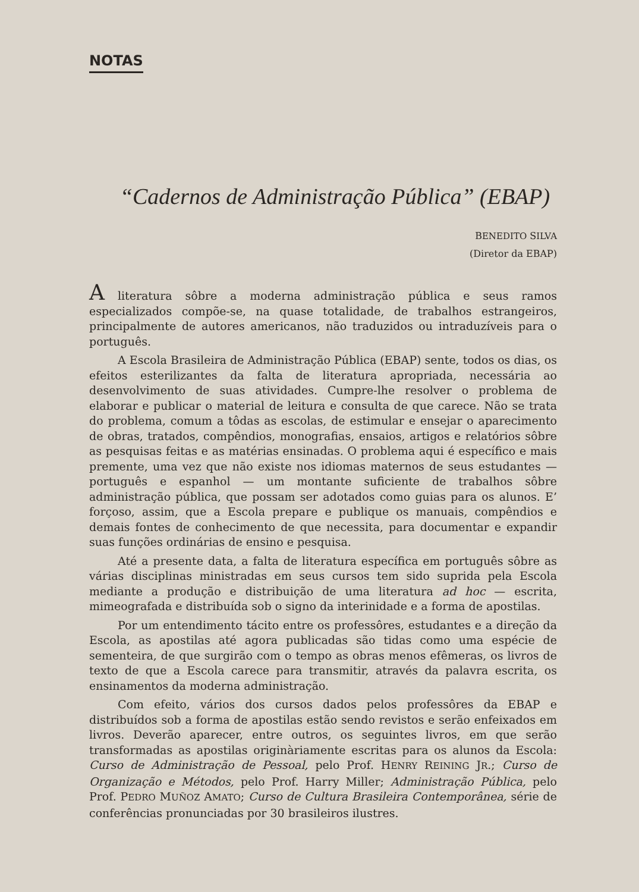NOTAS
“Cadernos de Administração Pública” (EBAP)
BENEDITO SILVA
(Diretor da EBAP)
A literatura sôbre a moderna administração pública e seus ramos especializados compõe-se, na quase totalidade, de trabalhos estrangeiros, principalmente de autores americanos, não traduzidos ou intraduzíveis para o português.
A Escola Brasileira de Administração Pública (EBAP) sente, todos os dias, os efeitos esterilizantes da falta de literatura apropriada, necessária ao desenvolvimento de suas atividades. Cumpre-lhe resolver o problema de elaborar e publicar o material de leitura e consulta de que carece. Não se trata do problema, comum a tôdas as escolas, de estimular e ensejar o aparecimento de obras, tratados, compêndios, monografias, ensaios, artigos e relatórios sôbre as pesquisas feitas e as matérias ensinadas. O problema aqui é específico e mais premente, uma vez que não existe nos idiomas maternos de seus estudantes — português e espanhol — um montante suficiente de trabalhos sôbre administração pública, que possam ser adotados como guias para os alunos. E’ forçoso, assim, que a Escola prepare e publique os manuais, compêndios e demais fontes de conhecimento de que necessita, para documentar e expandir suas funções ordinárias de ensino e pesquisa.
Até a presente data, a falta de literatura específica em português sôbre as várias disciplinas ministradas em seus cursos tem sido suprida pela Escola mediante a produção e distribuição de uma literatura ad hoc — escrita, mimeografada e distribuída sob o signo da interinidade e a forma de apostilas.
Por um entendimento tácito entre os professôres, estudantes e a direção da Escola, as apostilas até agora publicadas são tidas como uma espécie de sementeira, de que surgirão com o tempo as obras menos efêmeras, os livros de texto de que a Escola carece para transmitir, através da palavra escrita, os ensinamentos da moderna administração.
Com efeito, vários dos cursos dados pelos professôres da EBAP e distribuídos sob a forma de apostilas estão sendo revistos e serão enfeixados em livros. Deverão aparecer, entre outros, os seguintes livros, em que serão transformadas as apostilas originàriamente escritas para os alunos da Escola: Curso de Administração de Pessoal, pelo Prof. HENRY REINING JR.; Curso de Organização e Métodos, pelo Prof. Harry Miller; Administração Pública, pelo Prof. PEDRO MUÑOZ AMATO; Curso de Cultura Brasileira Contemporânea, série de conferências pronunciadas por 30 brasileiros ilustres.